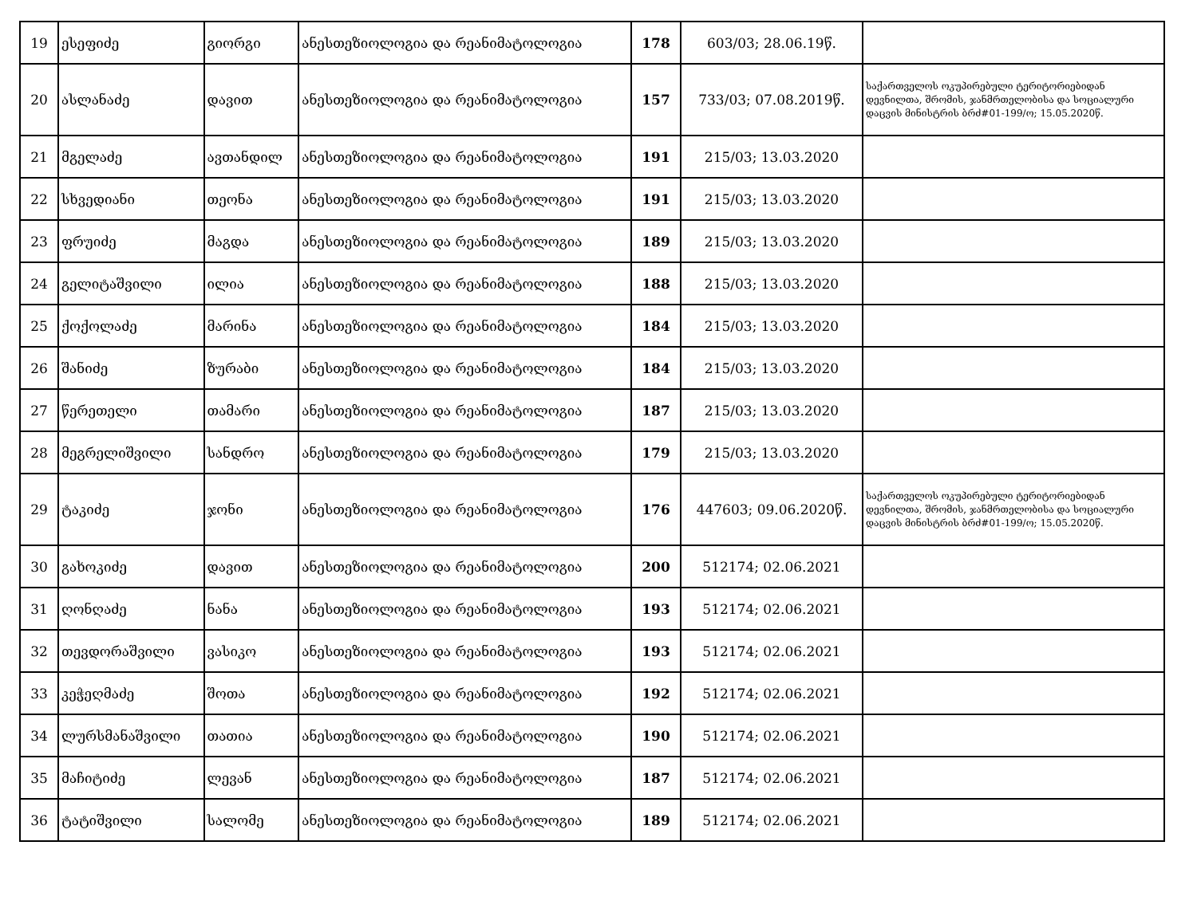| 19 | ესეფიძე | გიორგი | ანესთეზიოლოგია და რეანიმატოლოგია | 178 | 603/03; 28.06.19წ. | |
| 20 | ასლანაძე | დავით | ანესთეზიოლოგია და რეანიმატოლოგია | 157 | 733/03; 07.08.2019წ. | საქართველოს ოკუპირებული ტერიტორიებიდან დევნილთა, შრომის, ჯანმრთელობისა და სოციალური დაცვის მინისტრის ბრძ#01-199/ო; 15.05.2020წ. |
| 21 | მგელაძე | ავთანდილ | ანესთეზიოლოგია და რეანიმატოლოგია | 191 | 215/03; 13.03.2020 | |
| 22 | სხვედიანი | თეონა | ანესთეზიოლოგია და რეანიმატოლოგია | 191 | 215/03; 13.03.2020 | |
| 23 | ფრუიძე | მაგდა | ანესთეზიოლოგია და რეანიმატოლოგია | 189 | 215/03; 13.03.2020 | |
| 24 | გელიტაშვილი | ილია | ანესთეზიოლოგია და რეანიმატოლოგია | 188 | 215/03; 13.03.2020 | |
| 25 | ქოქოლაძე | მარინა | ანესთეზიოლოგია და რეანიმატოლოგია | 184 | 215/03; 13.03.2020 | |
| 26 | შანიძე | ზურაბი | ანესთეზიოლოგია და რეანიმატოლოგია | 184 | 215/03; 13.03.2020 | |
| 27 | წერეთელი | თამარი | ანესთეზიოლოგია და რეანიმატოლოგია | 187 | 215/03; 13.03.2020 | |
| 28 | მეგრელიშვილი | სანდრო | ანესთეზიოლოგია და რეანიმატოლოგია | 179 | 215/03; 13.03.2020 | |
| 29 | ტაკიძე | ჯონი | ანესთეზიოლოგია და რეანიმატოლოგია | 176 | 447603; 09.06.2020წ. | საქართველოს ოკუპირებული ტერიტორიებიდან დევნილთა, შრომის, ჯანმრთელობისა და სოციალური დაცვის მინისტრის ბრძ#01-199/ო; 15.05.2020წ. |
| 30 | გახოკიძე | დავით | ანესთეზიოლოგია და რეანიმატოლოგია | 200 | 512174; 02.06.2021 | |
| 31 | ღონღაძე | ნანა | ანესთეზიოლოგია და რეანიმატოლოგია | 193 | 512174; 02.06.2021 | |
| 32 | თევდორაშვილი | ვასიკო | ანესთეზიოლოგია და რეანიმატოლოგია | 193 | 512174; 02.06.2021 | |
| 33 | კეჭეღმაძე | შოთა | ანესთეზიოლოგია და რეანიმატოლოგია | 192 | 512174; 02.06.2021 | |
| 34 | ლურსმანაშვილი | თათია | ანესთეზიოლოგია და რეანიმატოლოგია | 190 | 512174; 02.06.2021 | |
| 35 | მაჩიტიძე | ლევან | ანესთეზიოლოგია და რეანიმატოლოგია | 187 | 512174; 02.06.2021 | |
| 36 | ტატიშვილი | სალომე | ანესთეზიოლოგია და რეანიმატოლოგია | 189 | 512174; 02.06.2021 | |